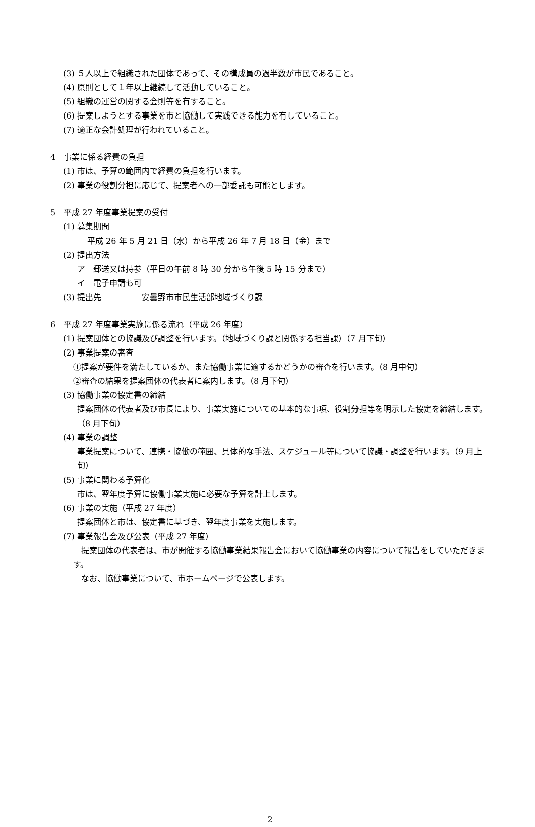(3) ５人以上で組織された団体であって、その構成員の過半数が市民であること。
(4) 原則として１年以上継続して活動していること。
(5) 組織の運営の関する会則等を有すること。
(6) 提案しようとする事業を市と協働して実践できる能力を有していること。
(7) 適正な会計処理が行われていること。
4　事業に係る経費の負担
(1) 市は、予算の範囲内で経費の負担を行います。
(2) 事業の役割分担に応じて、提案者への一部委託も可能とします。
5　平成 27 年度事業提案の受付
(1) 募集期間
平成 26 年 5 月 21 日（水）から平成 26 年 7 月 18 日（金）まで
(2) 提出方法
ア　郵送又は持参（平日の午前 8 時 30 分から午後 5 時 15 分まで）
イ　電子申請も可
(3) 提出先　　　　　安曇野市市民生活部地域づくり課
6　平成 27 年度事業実施に係る流れ（平成 26 年度）
(1) 提案団体との協議及び調整を行います。（地域づくり課と関係する担当課）（7 月下旬）
(2) 事業提案の審査
①提案が要件を満たしているか、また協働事業に適するかどうかの審査を行います。（8 月中旬）
②審査の結果を提案団体の代表者に案内します。（8 月下旬）
(3) 協働事業の協定書の締結
提案団体の代表者及び市長により、事業実施についての基本的な事項、役割分担等を明示した協定を締結します。（8 月下旬）
(4) 事業の調整
事業提案について、連携・協働の範囲、具体的な手法、スケジュール等について協議・調整を行います。（9 月上旬）
(5) 事業に関わる予算化
市は、翌年度予算に協働事業実施に必要な予算を計上します。
(6) 事業の実施（平成 27 年度）
提案団体と市は、協定書に基づき、翌年度事業を実施します。
(7) 事業報告会及び公表（平成 27 年度）
　提案団体の代表者は、市が開催する協働事業結果報告会において協働事業の内容について報告をしていただきます。
　なお、協働事業について、市ホームページで公表します。
2